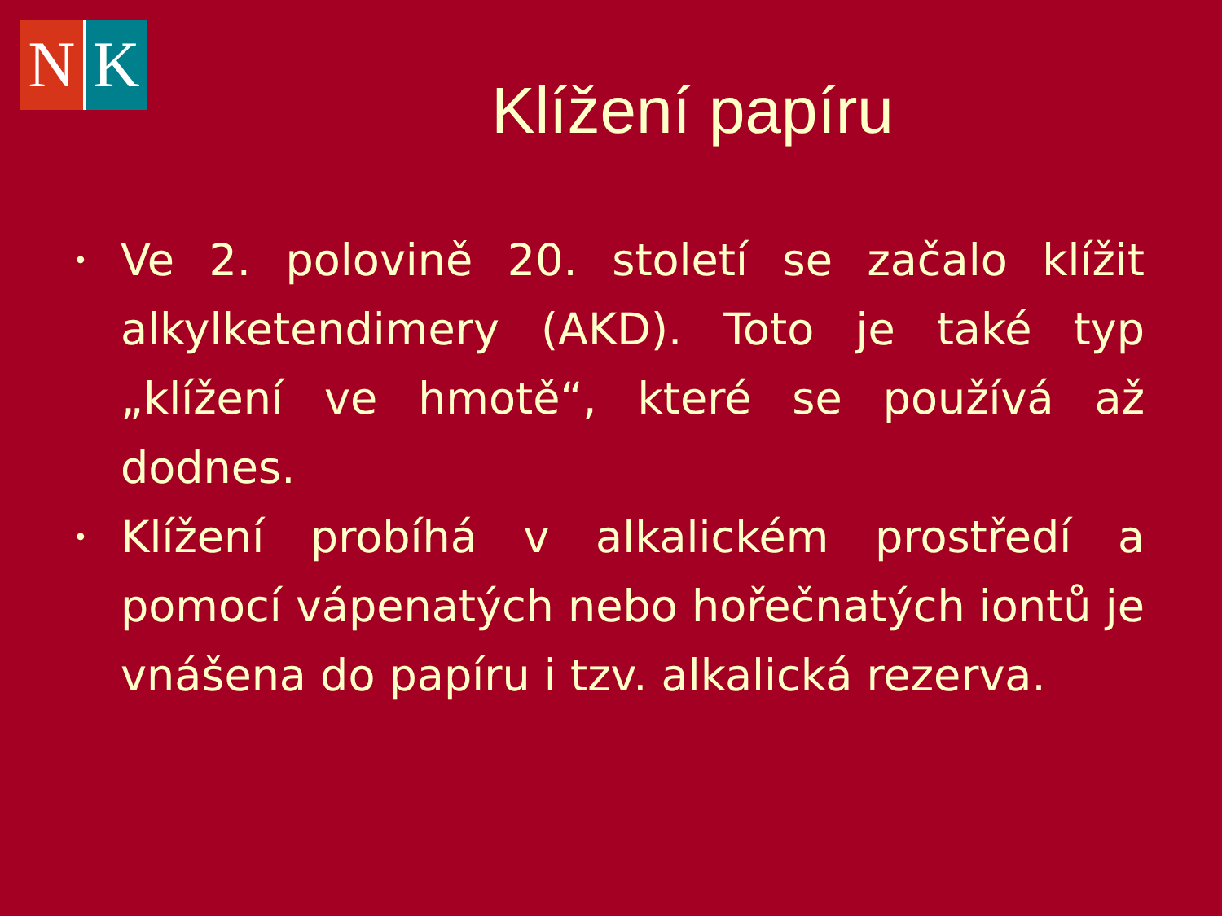N K
Klížení papíru
• Ve 2. polovině 20. století se začalo klížit alkylketendimery (AKD). Toto je také typ „klížení ve hmotě“, které se používá až dodnes.
• Klížení probíhá v alkalickém prostředí a pomocí vápenatých nebo hořečnatých iontů je vnášena do papíru i tzv. alkalická rezerva.